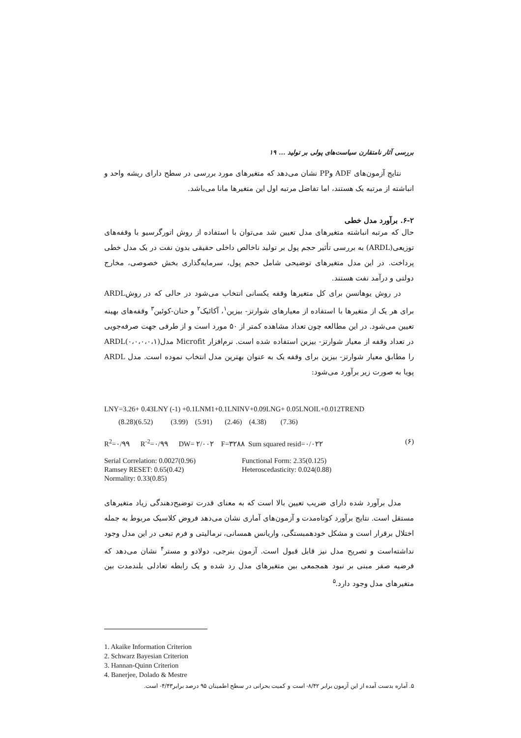بررسی آثار نامتقارن سیاست‌های پولی بر تولید ... ۱۹
نتایج آزمون‌های ADF وPP نشان می‌دهد که متغیرهای مورد بررسی در سطح دارای ریشه واحد و انباشته از مرتبه یک هستند، اما تفاضل مرتبه اول این متغیرها مانا می‌باشد.
۶-۲. برآورد مدل خطی
حال که مرتبه انباشته متغیرهای مدل تعیین شد می‌توان با استفاده از روش اتورگرسیو با وقفه‌های توزیعی(ARDL) به بررسی تأثیر حجم پول بر تولید ناخالص داخلی حقیقی بدون نفت در یک مدل خطی پرداخت. در این مدل متغیرهای توضیحی شامل حجم پول، سرمایه‌گذاری بخش خصوصی، مخارج دولتی و درآمد نفت هستند.
در روش یوهانسن برای کل متغیرها وقفه یکسانی انتخاب می‌شود در حالی که در روشARDL برای هر یک از متغیرها با استفاده از معیارهای شوارتز- بیزین<sup>۱</sup>، آکائیک<sup>۲</sup> و حنان-کوئین<sup>۳</sup> وقفه‌های بهینه تعیین می‌شود. در این مطالعه چون تعداد مشاهده کمتر از ۵۰ مورد است و از طرفی جهت صرفه‌جویی در تعداد وقفه از معیار شوارتز- بیزین استفاده شده است. نرم‌افزار Microfit مدل(۰،۰،۰،۰،۱)ARDL را مطابق معیار شوارتز- بیزین برای وقفه یک به عنوان بهترین مدل انتخاب نموده است. مدل ARDL پویا به صورت زیر برآورد می‌شود:
LNY=3.26+ 0.43LNY (-1) +0.1LNM1+0.1LNINV+0.09LNG+ 0.05LNOIL+0.012TREND
        (8.28)(6.52)          (3.99)    (5.91)       (2.46)    (4.38)        (7.36)
R<sup>2</sup>=۰/۹۹ R<sup>-2</sup>=۰/۹۹ DW= ۲/۰۰۲ F=۳۲۸۸ Sum squared resid=۰/۰۲۲ (۶)
Serial Correlation: 0.0027(0.96) Functional Form: 2.35(0.125)
Ramsey RESET: 0.65(0.42) Heteroscedasticity: 0.024(0.88)
Normality: 0.33(0.85)
مدل برآورد شده دارای ضریب تعیین بالا است که به معنای قدرت توضیح‌دهندگی زیاد متغیرهای مستقل است. نتایج برآورد کوتاه‌مدت و آزمون‌های آماری نشان می‌دهد فروض کلاسیک مربوط به جمله اختلال برقرار است و مشکل خودهمبستگی، واریانس همسانی، نرمالیتی و فرم تبعی در این مدل وجود نداشته‌است و تصریح مدل نیز قابل قبول است. آزمون بنرجی، دولادو و مستر<sup>۴</sup> نشان می‌دهد که فرضیه صفر مبنی بر نبود همجمعی بین متغیرهای مدل رد شده و یک رابطه تعادلی بلندمدت بین متغیرهای مدل وجود دارد.<sup>۵</sup>
1. Akaike Information Criterion
2. Schwarz Bayesian Criterion
3. Hannan-Quinn Criterion
4. Banerjee, Dolado & Mestre
۵. آماره بدست آمده از این آزمون برابر ۸/۴۲- است و کمیت بحرانی در سطح اطمینان ۹۵ درصد برابر۴/۴۳- است.